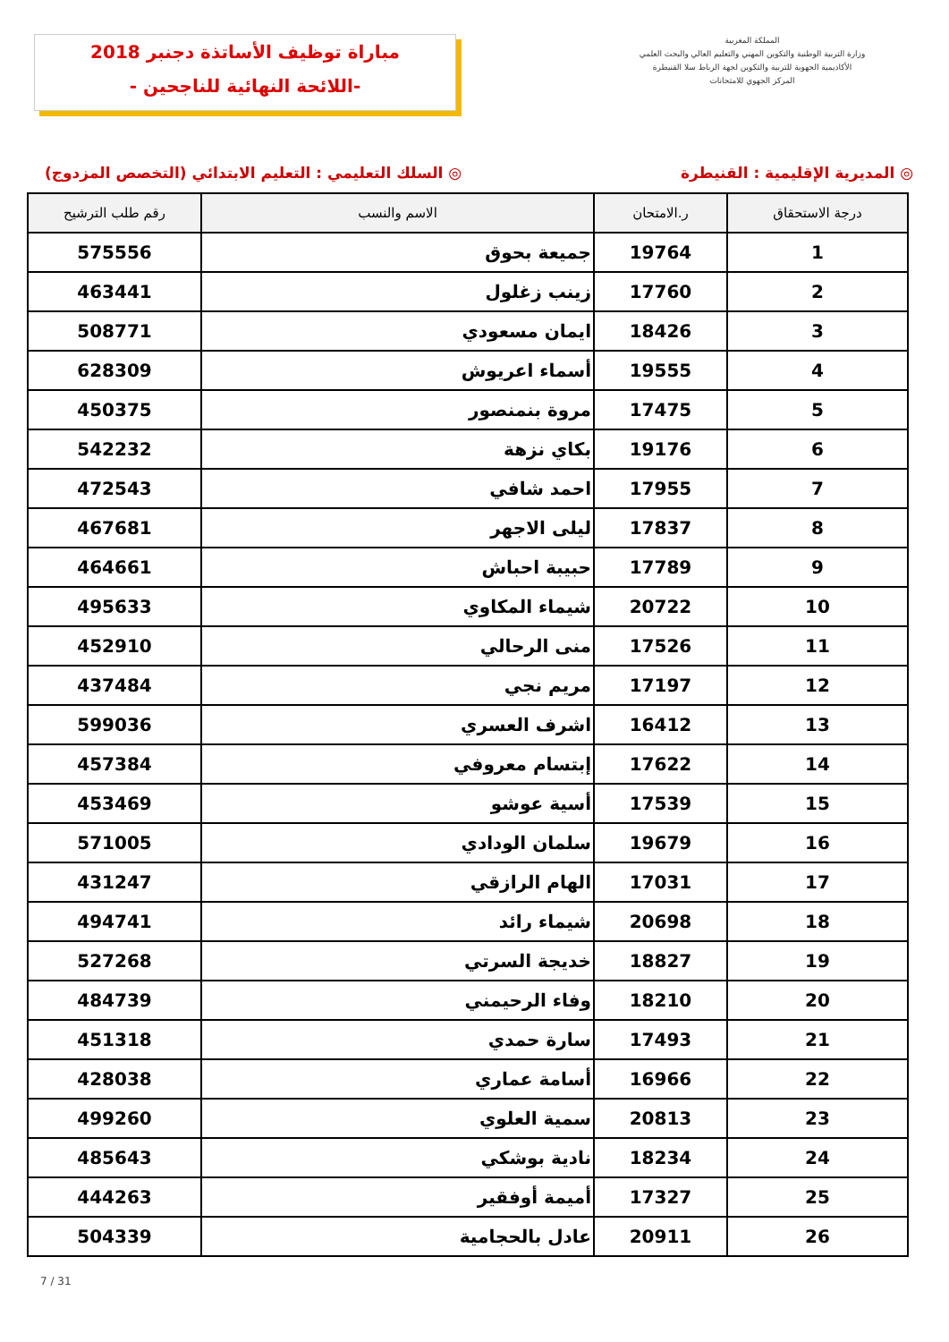مباراة توظيف الأساتذة دجنبر 2018
-اللائحة النهائية للناجحين -
المملكة المغربية
وزارة التربية الوطنية والتكوين المهني والتعليم العالي والبحث العلمي
الأكاديمية الجهوية للتربية والتكوين لجهة الرباط سلا القنيطرة
المركز الجهوي للامتحانات
◎ المديرية الإقليمية : القنيطرة ◎ السلك التعليمي : التعليم الابتدائي (التخصص المزدوج)
| درجة الاستحقاق | ر.الامتحان | الاسم والنسب | رقم طلب الترشيح |
| --- | --- | --- | --- |
| 1 | 19764 | جميعة بحوق | 575556 |
| 2 | 17760 | زينب زغلول | 463441 |
| 3 | 18426 | ايمان مسعودي | 508771 |
| 4 | 19555 | أسماء اعريوش | 628309 |
| 5 | 17475 | مروة بنمنصور | 450375 |
| 6 | 19176 | بكاي نزهة | 542232 |
| 7 | 17955 | احمد شافي | 472543 |
| 8 | 17837 | ليلى الاجهر | 467681 |
| 9 | 17789 | حبيبة احباش | 464661 |
| 10 | 20722 | شيماء المكاوي | 495633 |
| 11 | 17526 | منى الرحالي | 452910 |
| 12 | 17197 | مريم نجي | 437484 |
| 13 | 16412 | اشرف العسري | 599036 |
| 14 | 17622 | إبتسام معروفي | 457384 |
| 15 | 17539 | أسية عوشو | 453469 |
| 16 | 19679 | سلمان الودادي | 571005 |
| 17 | 17031 | الهام الرازقي | 431247 |
| 18 | 20698 | شيماء رائد | 494741 |
| 19 | 18827 | خديجة السرتي | 527268 |
| 20 | 18210 | وفاء الرحيمني | 484739 |
| 21 | 17493 | سارة حمدي | 451318 |
| 22 | 16966 | أسامة عماري | 428038 |
| 23 | 20813 | سمية العلوي | 499260 |
| 24 | 18234 | نادية بوشكي | 485643 |
| 25 | 17327 | أميمة أوفقير | 444263 |
| 26 | 20911 | عادل بالحجامية | 504339 |
7 / 31